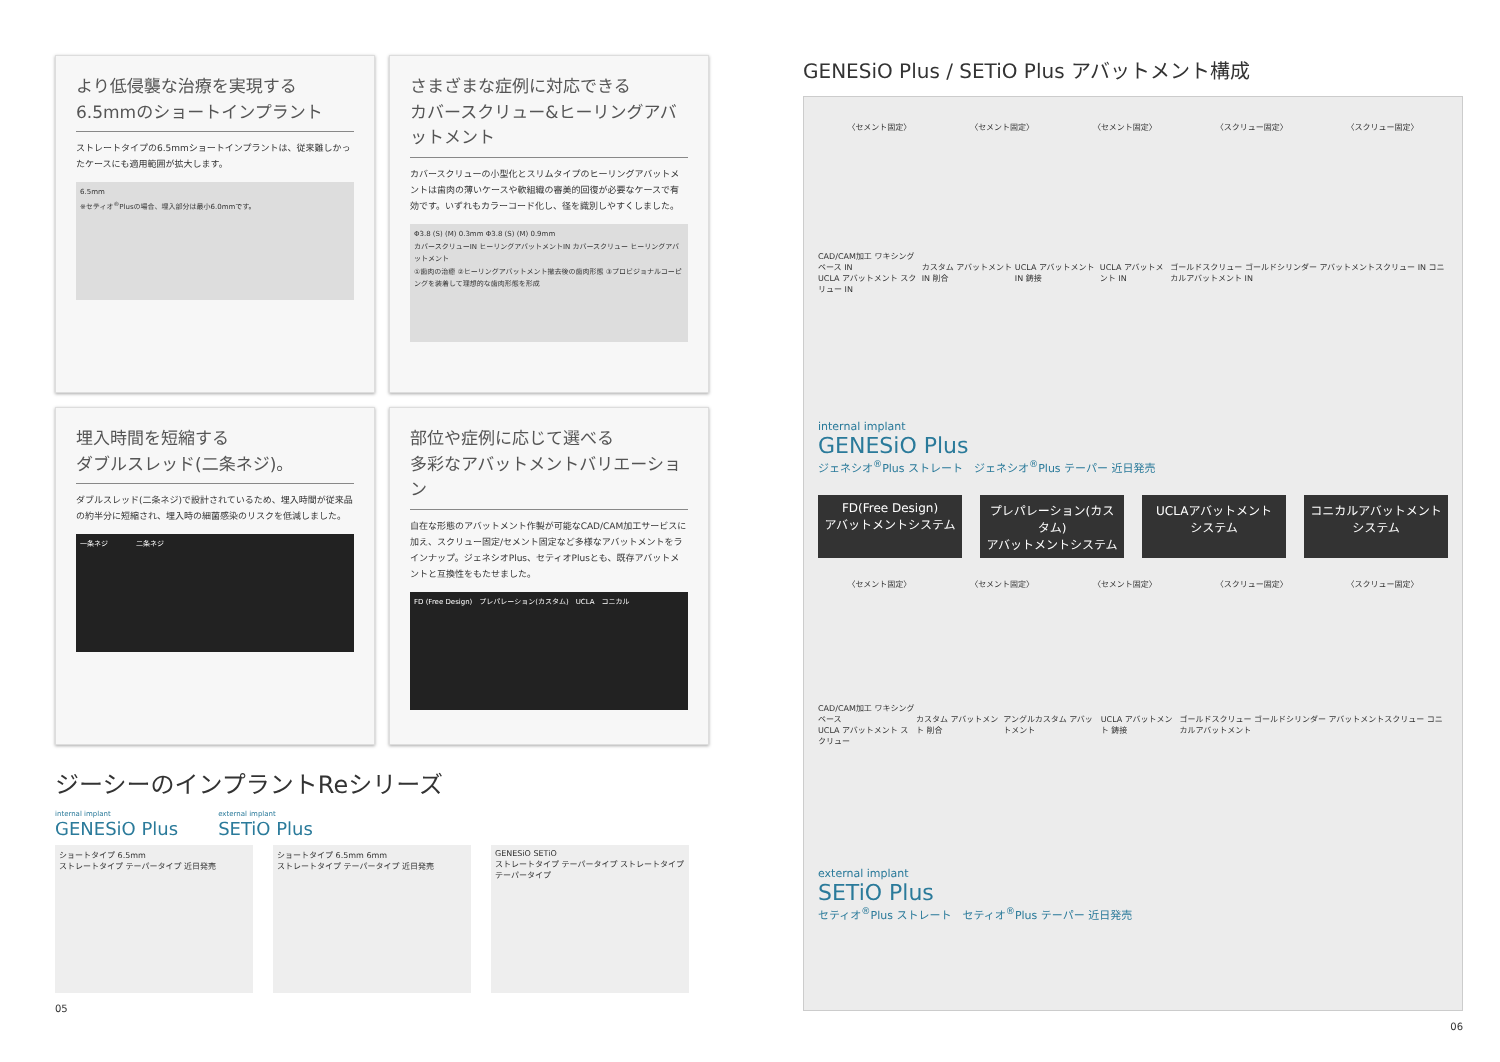より低侵襲な治療を実現する
6.5mmのショートインプラント
ストレートタイプの6.5mmショートインプラントは、従来難しかったケースにも適用範囲が拡大します。
6.5mm
※セティオ<sup>®</sup>Plusの場合、埋入部分は最小6.0mmです。
さまざまな症例に対応できる
カバースクリュー&ヒーリングアバットメント
カバースクリューの小型化とスリムタイプのヒーリングアバットメントは歯肉の薄いケースや軟組織の審美的回復が必要なケースで有効です。いずれもカラーコード化し、径を識別しやすくしました。
Φ3.8 (S) (M) 0.3mm Φ3.8 (S) (M) 0.9mm
カバースクリューIN ヒーリングアバットメントIN カバースクリュー ヒーリングアバットメント
①歯肉の治癒 ②ヒーリングアバットメント撤去後の歯肉形態 ③プロビジョナルコーピングを装着して理想的な歯肉形態を形成
埋入時間を短縮する
ダブルスレッド(二条ネジ)。
ダブルスレッド(二条ネジ)で設計されているため、埋入時間が従来品の約半分に短縮され、埋入時の細菌感染のリスクを低減しました。
一条ネジ　　　　二条ネジ
部位や症例に応じて選べる
多彩なアバットメントバリエーション
自在な形態のアバットメント作製が可能なCAD/CAM加工サービスに加え、スクリュー固定/セメント固定など多様なアバットメントをラインナップ。ジェネシオPlus、セティオPlusとも、既存アバットメントと互換性をもたせました。
FD (Free Design)　プレパレーション(カスタム)　UCLA　コニカル
ジーシーのインプラントReシリーズ
internal implant
GENESiO Plus
external implant
SETiO Plus
ショートタイプ 6.5mm
ストレートタイプ テーパータイプ 近日発売
ショートタイプ 6.5mm 6mm
ストレートタイプ テーパータイプ 近日発売
GENESiO SETiO
ストレートタイプ テーパータイプ ストレートタイプ テーパータイプ
05
GENESiO Plus / SETiO Plus アバットメント構成
〈セメント固定〉 〈セメント固定〉 〈セメント固定〉 〈スクリュー固定〉 〈スクリュー固定〉
CAD/CAM加工 ワキシングベース IN
UCLA アバットメント スクリュー IN カスタム アバットメント IN 削合 UCLA アバットメント IN 鋳接 UCLA アバットメント IN ゴールドスクリュー ゴールドシリンダー アバットメントスクリュー IN コニカルアバットメント IN
internal implant
GENESiO Plus
ジェネシオ<sup>®</sup>Plus ストレート　ジェネシオ<sup>®</sup>Plus テーパー 近日発売
FD(Free Design)
アバットメントシステム
プレパレーション(カスタム)
アバットメントシステム
UCLAアバットメント
システム
コニカルアバットメント
システム
〈セメント固定〉 〈セメント固定〉 〈セメント固定〉 〈スクリュー固定〉 〈スクリュー固定〉
CAD/CAM加工 ワキシングベース
UCLA アバットメント スクリュー カスタム アバットメント 削合 アングルカスタム アバットメント UCLA アバットメント 鋳接 ゴールドスクリュー ゴールドシリンダー アバットメントスクリュー コニカルアバットメント
external implant
SETiO Plus
セティオ<sup>®</sup>Plus ストレート　セティオ<sup>®</sup>Plus テーパー 近日発売
06